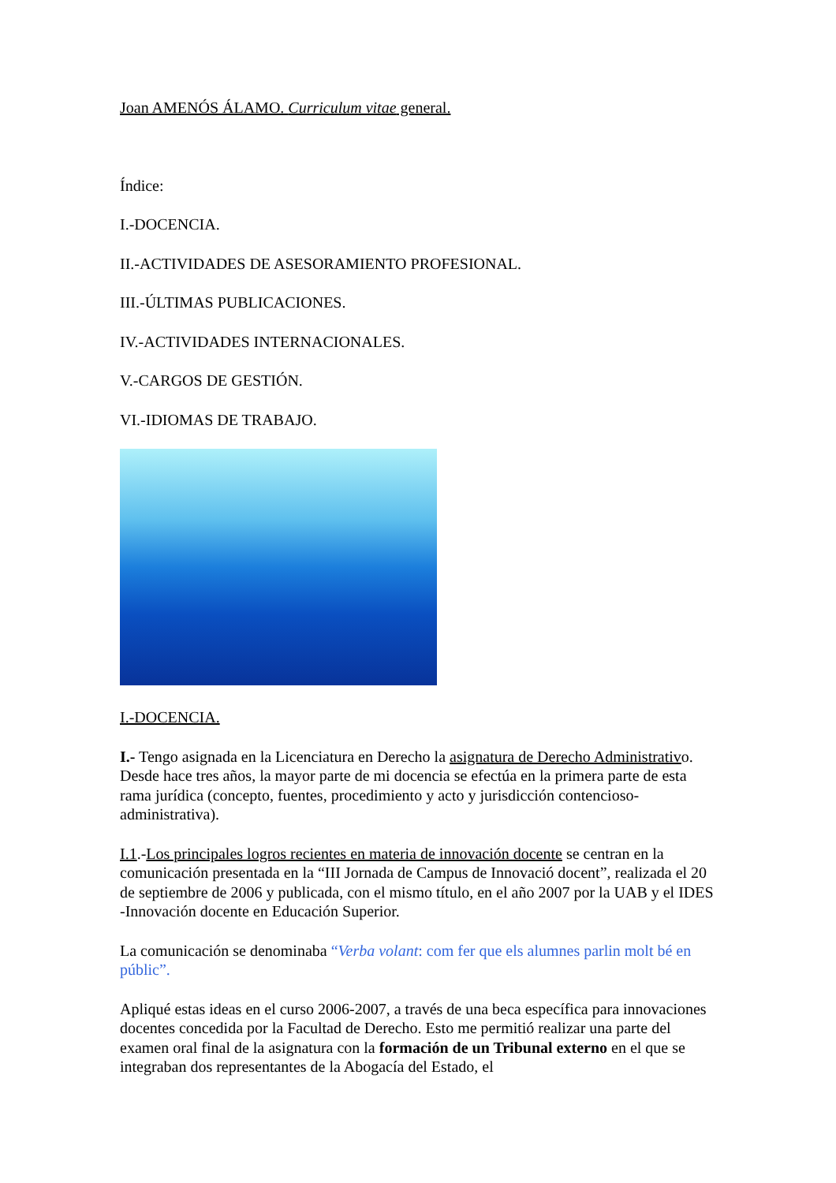Joan AMENÓS ÁLAMO. Curriculum vitae general.
Índice:
I.-DOCENCIA.
II.-ACTIVIDADES DE ASESORAMIENTO PROFESIONAL.
III.-ÚLTIMAS PUBLICACIONES.
IV.-ACTIVIDADES INTERNACIONALES.
V.-CARGOS DE GESTIÓN.
VI.-IDIOMAS DE TRABAJO.
I.-DOCENCIA.
I.- Tengo asignada en la Licenciatura en Derecho la asignatura de Derecho Administrativo. Desde hace tres años, la mayor parte de mi docencia se efectúa en la primera parte de esta rama jurídica (concepto, fuentes, procedimiento y acto y jurisdicción contencioso-administrativa).
I.1.-Los principales logros recientes en materia de innovación docente se centran en la comunicación presentada en la “III Jornada de Campus de Innovació docent”, realizada el 20 de septiembre de 2006 y publicada, con el mismo título, en el año 2007 por la UAB y el IDES -Innovación docente en Educación Superior.
La comunicación se denominaba “Verba volant: com fer que els alumnes parlin molt bé en públic”.
Apliqué estas ideas en el curso 2006-2007, a través de una beca específica para innovaciones docentes concedida por la Facultad de Derecho. Esto me permitió realizar una parte del examen oral final de la asignatura con la formación de un Tribunal externo en el que se integraban dos representantes de la Abogacía del Estado, el